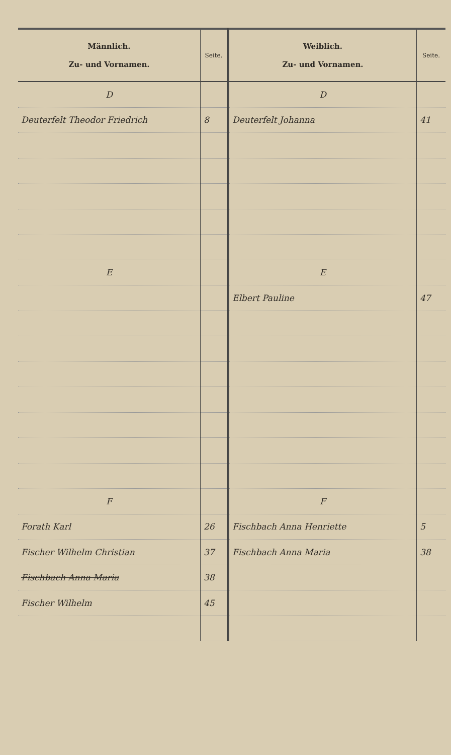| Männlich. Zu- und Vornamen. | Seite. | Weiblich. Zu- und Vornamen. | Seite. |
| --- | --- | --- | --- |
| D | | D | |
| Deuterfelt Theodor Friedrich | 8 | Deuterfelt Johanna | 41 |
| E | | E | |
| | | Elbert Pauline | 47 |
| F | | F | |
| Forath Karl | 26 | Fischbach Anna Henriette | 5 |
| Fischer Wilhelm Christian | 37 | Fischbach Anna Maria | 38 |
| Fischbach Anna Maria | 38 | | |
| Fischer Wilhelm | 45 | | |